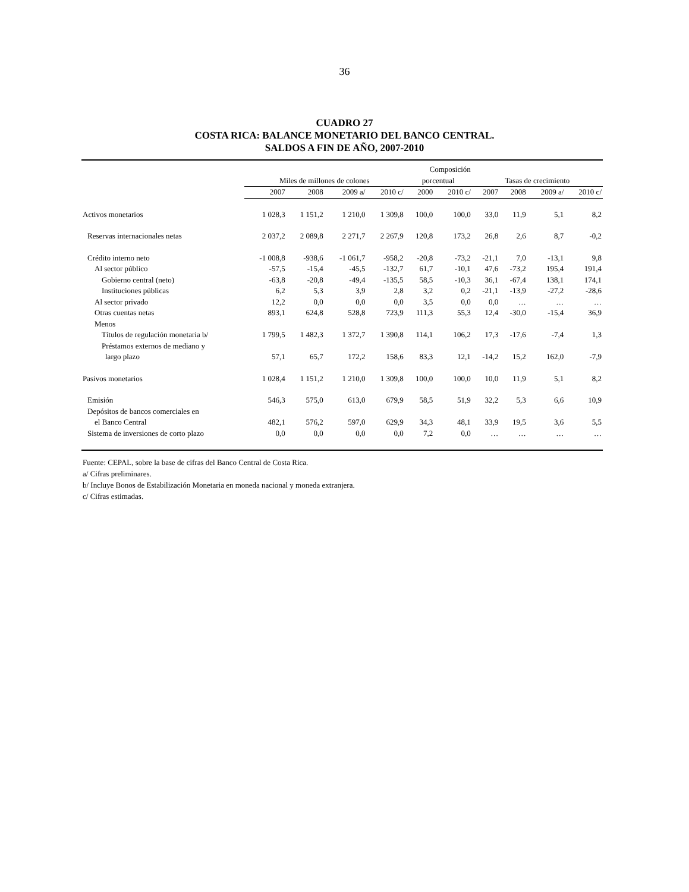36
CUADRO 27
COSTA RICA: BALANCE MONETARIO DEL BANCO CENTRAL.
SALDOS A FIN DE AÑO, 2007-2010
| | | | | | Composición | | | | | |
| --- | --- | --- | --- | --- | --- | --- | --- | --- | --- | --- |
| | Miles de millones de colones | | | | porcentual | | Tasas de crecimiento | | | |
| | 2007 | 2008 | 2009 a/ | 2010 c/ | 2000 | 2010 c/ | 2007 | 2008 | 2009 a/ | 2010 c/ |
| Activos monetarios | 1 028,3 | 1 151,2 | 1 210,0 | 1 309,8 | 100,0 | 100,0 | 33,0 | 11,9 | 5,1 | 8,2 |
| Reservas internacionales netas | 2 037,2 | 2 089,8 | 2 271,7 | 2 267,9 | 120,8 | 173,2 | 26,8 | 2,6 | 8,7 | -0,2 |
| Crédito interno neto | -1 008,8 | -938,6 | -1 061,7 | -958,2 | -20,8 | -73,2 | -21,1 | 7,0 | -13,1 | 9,8 |
| Al sector público | -57,5 | -15,4 | -45,5 | -132,7 | 61,7 | -10,1 | 47,6 | -73,2 | 195,4 | 191,4 |
| Gobierno central (neto) | -63,8 | -20,8 | -49,4 | -135,5 | 58,5 | -10,3 | 36,1 | -67,4 | 138,1 | 174,1 |
| Instituciones públicas | 6,2 | 5,3 | 3,9 | 2,8 | 3,2 | 0,2 | -21,1 | -13,9 | -27,2 | -28,6 |
| Al sector privado | 12,2 | 0,0 | 0,0 | 0,0 | 3,5 | 0,0 | 0,0 | … | … | … |
| Otras cuentas netas | 893,1 | 624,8 | 528,8 | 723,9 | 111,3 | 55,3 | 12,4 | -30,0 | -15,4 | 36,9 |
| Menos | | | | | | | | | | |
| Títulos de regulación monetaria b/ | 1 799,5 | 1 482,3 | 1 372,7 | 1 390,8 | 114,1 | 106,2 | 17,3 | -17,6 | -7,4 | 1,3 |
| Préstamos externos de mediano y | | | | | | | | | | |
| largo plazo | 57,1 | 65,7 | 172,2 | 158,6 | 83,3 | 12,1 | -14,2 | 15,2 | 162,0 | -7,9 |
| Pasivos monetarios | 1 028,4 | 1 151,2 | 1 210,0 | 1 309,8 | 100,0 | 100,0 | 10,0 | 11,9 | 5,1 | 8,2 |
| Emisión | 546,3 | 575,0 | 613,0 | 679,9 | 58,5 | 51,9 | 32,2 | 5,3 | 6,6 | 10,9 |
| Depósitos de bancos comerciales en | | | | | | | | | | |
| el Banco Central | 482,1 | 576,2 | 597,0 | 629,9 | 34,3 | 48,1 | 33,9 | 19,5 | 3,6 | 5,5 |
| Sistema de inversiones de corto plazo | 0,0 | 0,0 | 0,0 | 0,0 | 7,2 | 0,0 | … | … | … | … |
Fuente: CEPAL, sobre la base de cifras del Banco Central de Costa Rica.
a/ Cifras preliminares.
b/ Incluye Bonos de Estabilización Monetaria en moneda nacional y moneda extranjera.
c/ Cifras estimadas.